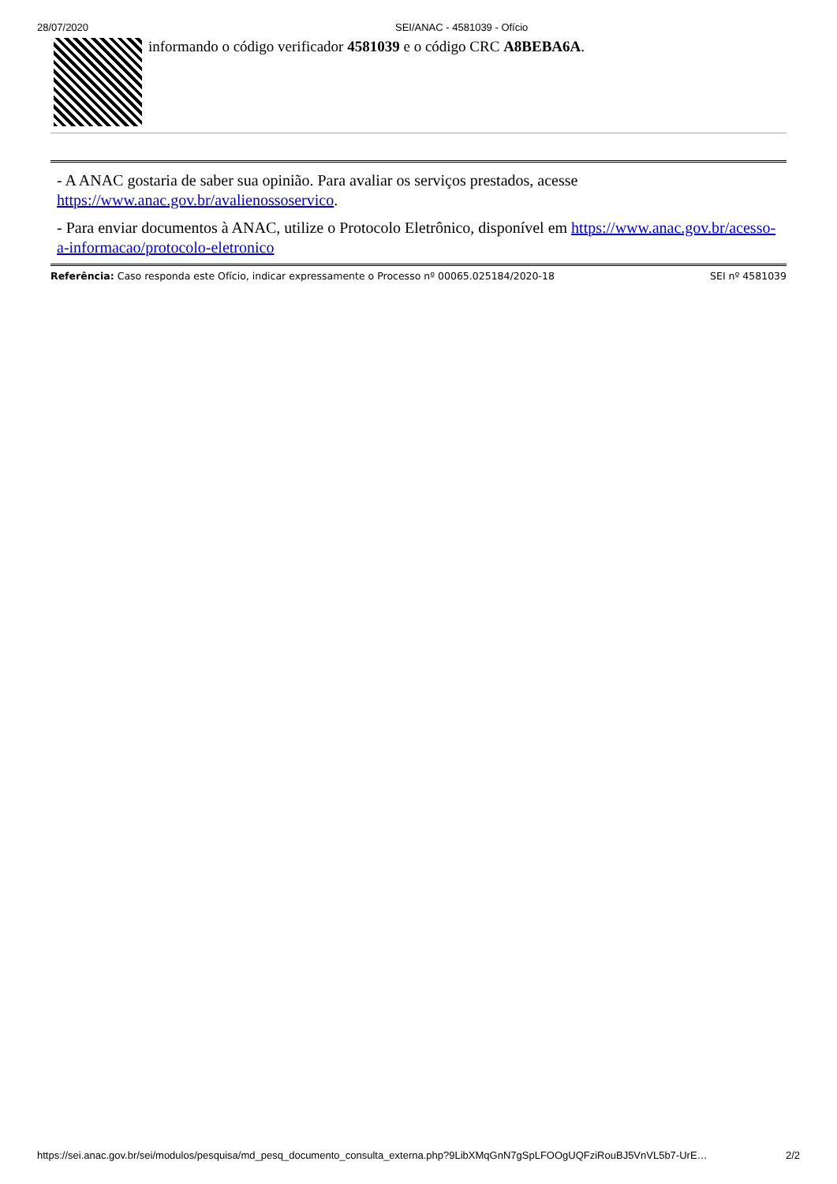28/07/2020 SEI/ANAC - 4581039 - Ofício
informando o código verificador 4581039 e o código CRC A8BEBA6A.
- A ANAC gostaria de saber sua opinião. Para avaliar os serviços prestados, acesse https://www.anac.gov.br/avalienossoservico.
- Para enviar documentos à ANAC, utilize o Protocolo Eletrônico, disponível em https://www.anac.gov.br/acesso-a-informacao/protocolo-eletronico
Referência: Caso responda este Ofício, indicar expressamente o Processo nº 00065.025184/2020-18 SEI nº 4581039
https://sei.anac.gov.br/sei/modulos/pesquisa/md_pesq_documento_consulta_externa.php?9LibXMqGnN7gSpLFOOgUQFziRouBJ5VnVL5b7-UrE… 2/2